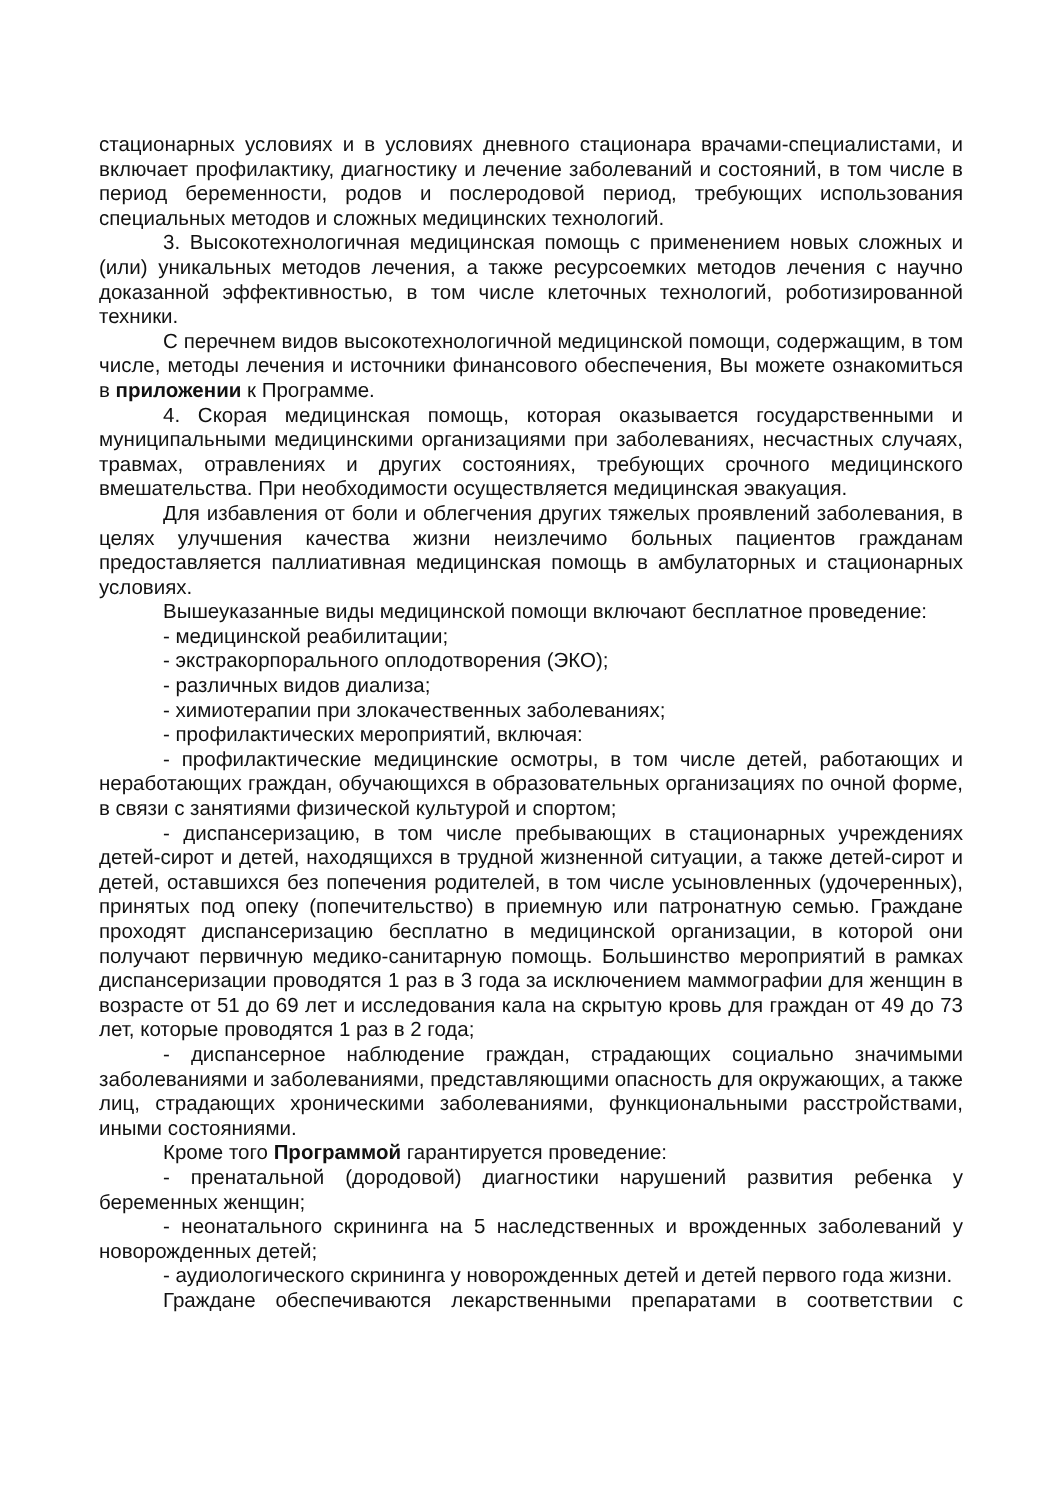стационарных условиях и в условиях дневного стационара врачами-специалистами, и включает профилактику, диагностику и лечение заболеваний и состояний, в том числе в период беременности, родов и послеродовой период, требующих использования специальных методов и сложных медицинских технологий.
3. Высокотехнологичная медицинская помощь с применением новых сложных и (или) уникальных методов лечения, а также ресурсоемких методов лечения с научно доказанной эффективностью, в том числе клеточных технологий, роботизированной техники.
С перечнем видов высокотехнологичной медицинской помощи, содержащим, в том числе, методы лечения и источники финансового обеспечения, Вы можете ознакомиться в приложении к Программе.
4. Скорая медицинская помощь, которая оказывается государственными и муниципальными медицинскими организациями при заболеваниях, несчастных случаях, травмах, отравлениях и других состояниях, требующих срочного медицинского вмешательства. При необходимости осуществляется медицинская эвакуация.
Для избавления от боли и облегчения других тяжелых проявлений заболевания, в целях улучшения качества жизни неизлечимо больных пациентов гражданам предоставляется паллиативная медицинская помощь в амбулаторных и стационарных условиях.
Вышеуказанные виды медицинской помощи включают бесплатное проведение:
- медицинской реабилитации;
- экстракорпорального оплодотворения (ЭКО);
- различных видов диализа;
- химиотерапии при злокачественных заболеваниях;
- профилактических мероприятий, включая:
- профилактические медицинские осмотры, в том числе детей, работающих и неработающих граждан, обучающихся в образовательных организациях по очной форме, в связи с занятиями физической культурой и спортом;
- диспансеризацию, в том числе пребывающих в стационарных учреждениях детей-сирот и детей, находящихся в трудной жизненной ситуации, а также детей-сирот и детей, оставшихся без попечения родителей, в том числе усыновленных (удочеренных), принятых под опеку (попечительство) в приемную или патронатную семью. Граждане проходят диспансеризацию бесплатно в медицинской организации, в которой они получают первичную медико-санитарную помощь. Большинство мероприятий в рамках диспансеризации проводятся 1 раз в 3 года за исключением маммографии для женщин в возрасте от 51 до 69 лет и исследования кала на скрытую кровь для граждан от 49 до 73 лет, которые проводятся 1 раз в 2 года;
- диспансерное наблюдение граждан, страдающих социально значимыми заболеваниями и заболеваниями, представляющими опасность для окружающих, а также лиц, страдающих хроническими заболеваниями, функциональными расстройствами, иными состояниями.
Кроме того Программой гарантируется проведение:
- пренатальной (дородовой) диагностики нарушений развития ребенка у беременных женщин;
- неонатального скрининга на 5 наследственных и врожденных заболеваний у новорожденных детей;
- аудиологического скрининга у новорожденных детей и детей первого года жизни.
Граждане обеспечиваются лекарственными препаратами в соответствии с